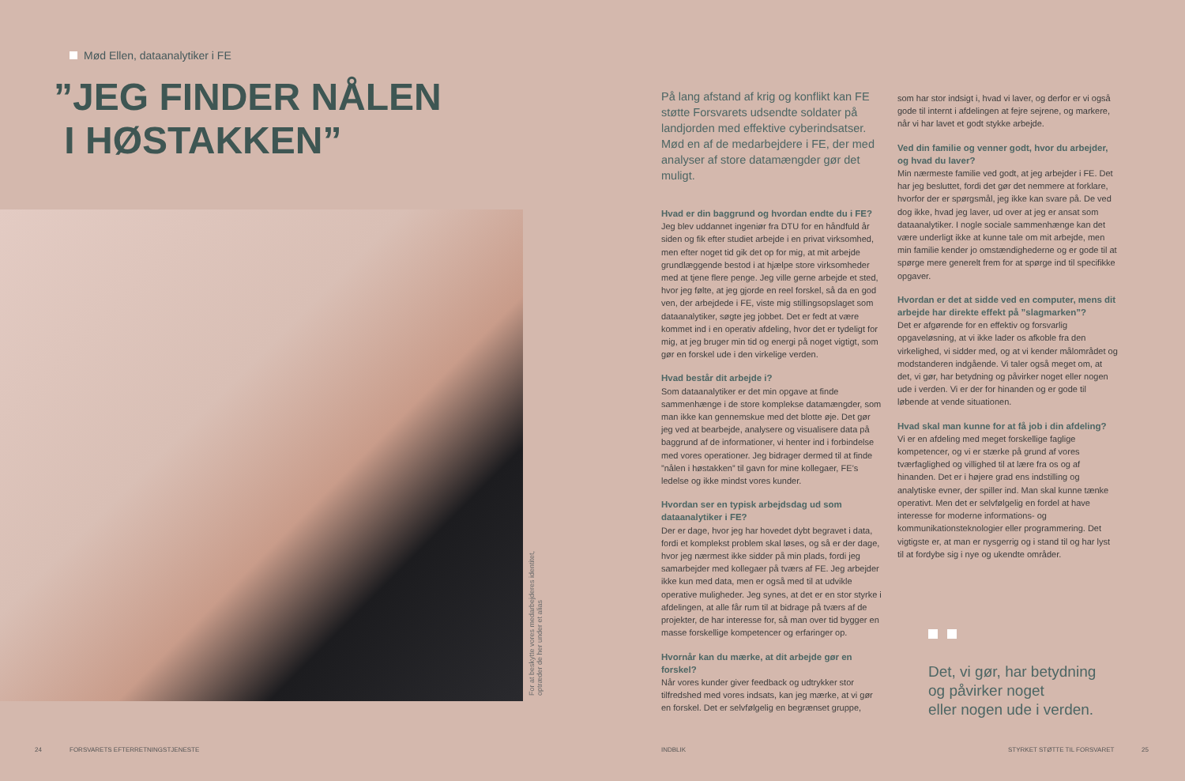Mød Ellen, dataanalytiker i FE
”JEG FINDER NÅLEN
I HØSTAKKEN”
For at beskytte vores medarbejderes identitet, optræder de her under et alias
På lang afstand af krig og konflikt kan FE støtte Forsvarets udsendte soldater på landjorden med effektive cyberindsatser. Mød en af de medarbejdere i FE, der med analyser af store datamængder gør det muligt.
Hvad er din baggrund og hvordan endte du i FE?
Jeg blev uddannet ingeniør fra DTU for en håndfuld år siden og fik efter studiet arbejde i en privat virksomhed, men efter noget tid gik det op for mig, at mit arbejde grundlæggende bestod i at hjælpe store virksomheder med at tjene flere penge. Jeg ville gerne arbejde et sted, hvor jeg følte, at jeg gjorde en reel forskel, så da en god ven, der arbejdede i FE, viste mig stillingsopslaget som dataanalytiker, søgte jeg jobbet. Det er fedt at være kommet ind i en operativ afdeling, hvor det er tydeligt for mig, at jeg bruger min tid og energi på noget vigtigt, som gør en forskel ude i den virkelige verden.
Hvad består dit arbejde i?
Som dataanalytiker er det min opgave at finde sammenhænge i de store komplekse datamængder, som man ikke kan gennemskue med det blotte øje. Det gør jeg ved at bearbejde, analysere og visualisere data på baggrund af de informationer, vi henter ind i forbindelse med vores operationer. Jeg bidrager dermed til at finde ”nålen i høstakken” til gavn for mine kollegaer, FE’s ledelse og ikke mindst vores kunder.
Hvordan ser en typisk arbejdsdag ud som dataanalytiker i FE?
Der er dage, hvor jeg har hovedet dybt begravet i data, fordi et komplekst problem skal løses, og så er der dage, hvor jeg nærmest ikke sidder på min plads, fordi jeg samarbejder med kollegaer på tværs af FE. Jeg arbejder ikke kun med data, men er også med til at udvikle operative muligheder. Jeg synes, at det er en stor styrke i afdelingen, at alle får rum til at bidrage på tværs af de projekter, de har interesse for, så man over tid bygger en masse forskellige kompetencer og erfaringer op.
Hvornår kan du mærke, at dit arbejde gør en forskel?
Når vores kunder giver feedback og udtrykker stor tilfredshed med vores indsats, kan jeg mærke, at vi gør en forskel. Det er selvfølgelig en begrænset gruppe,
som har stor indsigt i, hvad vi laver, og derfor er vi også gode til internt i afdelingen at fejre sejrene, og markere, når vi har lavet et godt stykke arbejde.
Ved din familie og venner godt, hvor du arbejder, og hvad du laver?
Min nærmeste familie ved godt, at jeg arbejder i FE. Det har jeg besluttet, fordi det gør det nemmere at forklare, hvorfor der er spørgsmål, jeg ikke kan svare på. De ved dog ikke, hvad jeg laver, ud over at jeg er ansat som dataanalytiker. I nogle sociale sammenhænge kan det være underligt ikke at kunne tale om mit arbejde, men min familie kender jo omstændighederne og er gode til at spørge mere generelt frem for at spørge ind til specifikke opgaver.
Hvordan er det at sidde ved en computer, mens dit arbejde har direkte effekt på ”slagmarken”?
Det er afgørende for en effektiv og forsvarlig opgaveløsning, at vi ikke lader os afkoble fra den virkelighed, vi sidder med, og at vi kender målområdet og modstanderen indgående. Vi taler også meget om, at det, vi gør, har betydning og påvirker noget eller nogen ude i verden. Vi er der for hinanden og er gode til løbende at vende situationen.
Hvad skal man kunne for at få job i din afdeling?
Vi er en afdeling med meget forskellige faglige kompetencer, og vi er stærke på grund af vores tværfaglighed og villighed til at lære fra os og af hinanden. Det er i højere grad ens indstilling og analytiske evner, der spiller ind. Man skal kunne tænke operativt. Men det er selvfølgelig en fordel at have interesse for moderne informations- og kommunikationsteknologier eller programmering. Det vigtigste er, at man er nysgerrig og i stand til og har lyst til at fordybe sig i nye og ukendte områder.
Det, vi gør, har betydning
og påvirker noget
eller nogen ude i verden.
24
FORSVARETS EFTERRETNINGSTJENESTE
INDBLIK STYRKET STØTTE TIL FORSVARET 25